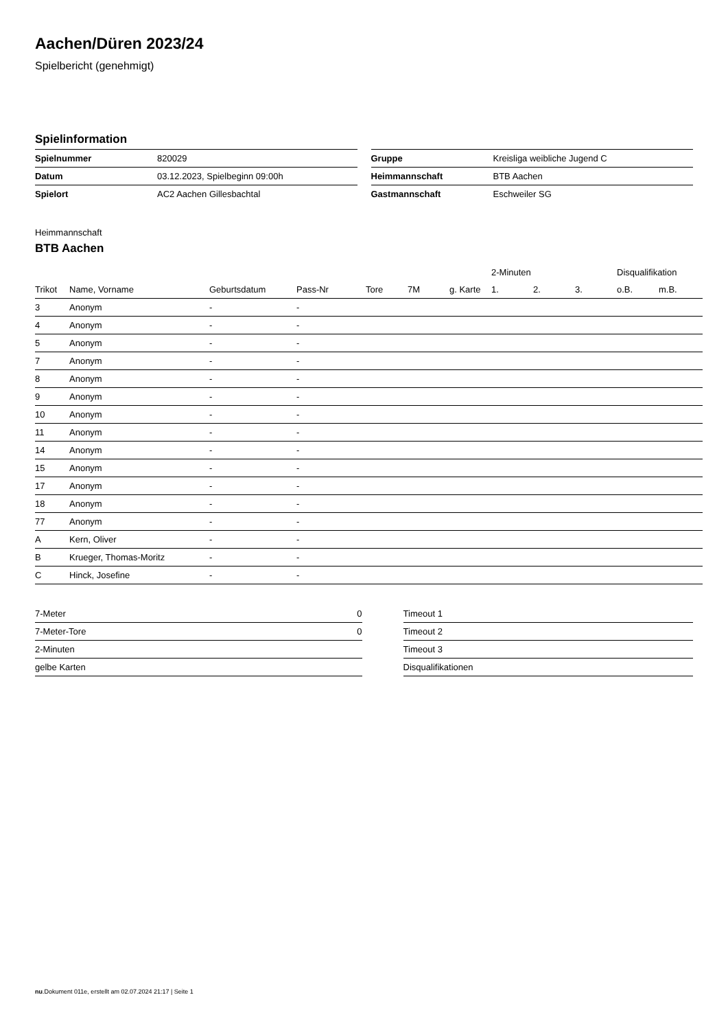Aachen/Düren 2023/24
Spielbericht (genehmigt)
Spielinformation
| Spielnummer | 820029 |
| Datum | 03.12.2023, Spielbeginn 09:00h |
| Spielort | AC2 Aachen Gillesbachtal |
| Gruppe | Kreisliga weibliche Jugend C |
| Heimmannschaft | BTB Aachen |
| Gastmannschaft | Eschweiler SG |
Heimmannschaft
BTB Aachen
| | | | | | | | 2-Minuten | | | Disqualifikation | |
| --- | --- | --- | --- | --- | --- | --- | --- | --- | --- | --- | --- |
| Trikot | Name, Vorname | Geburtsdatum | Pass-Nr | Tore | 7M | g. Karte | 1. | 2. | 3. | o.B. | m.B. |
| 3 | Anonym | - | - | | | | | | | | |
| 4 | Anonym | - | - | | | | | | | | |
| 5 | Anonym | - | - | | | | | | | | |
| 7 | Anonym | - | - | | | | | | | | |
| 8 | Anonym | - | - | | | | | | | | |
| 9 | Anonym | - | - | | | | | | | | |
| 10 | Anonym | - | - | | | | | | | | |
| 11 | Anonym | - | - | | | | | | | | |
| 14 | Anonym | - | - | | | | | | | | |
| 15 | Anonym | - | - | | | | | | | | |
| 17 | Anonym | - | - | | | | | | | | |
| 18 | Anonym | - | - | | | | | | | | |
| 77 | Anonym | - | - | | | | | | | | |
| A | Kern, Oliver | - | - | | | | | | | | |
| B | Krueger, Thomas-Moritz | - | - | | | | | | | | |
| C | Hinck, Josefine | - | - | | | | | | | | |
| 7-Meter | 0 |
| 7-Meter-Tore | 0 |
| 2-Minuten | |
| gelbe Karten | |
| Timeout 1 |
| Timeout 2 |
| Timeout 3 |
| Disqualifikationen |
nu.Dokument 011e, erstellt am 02.07.2024 21:17 | Seite 1